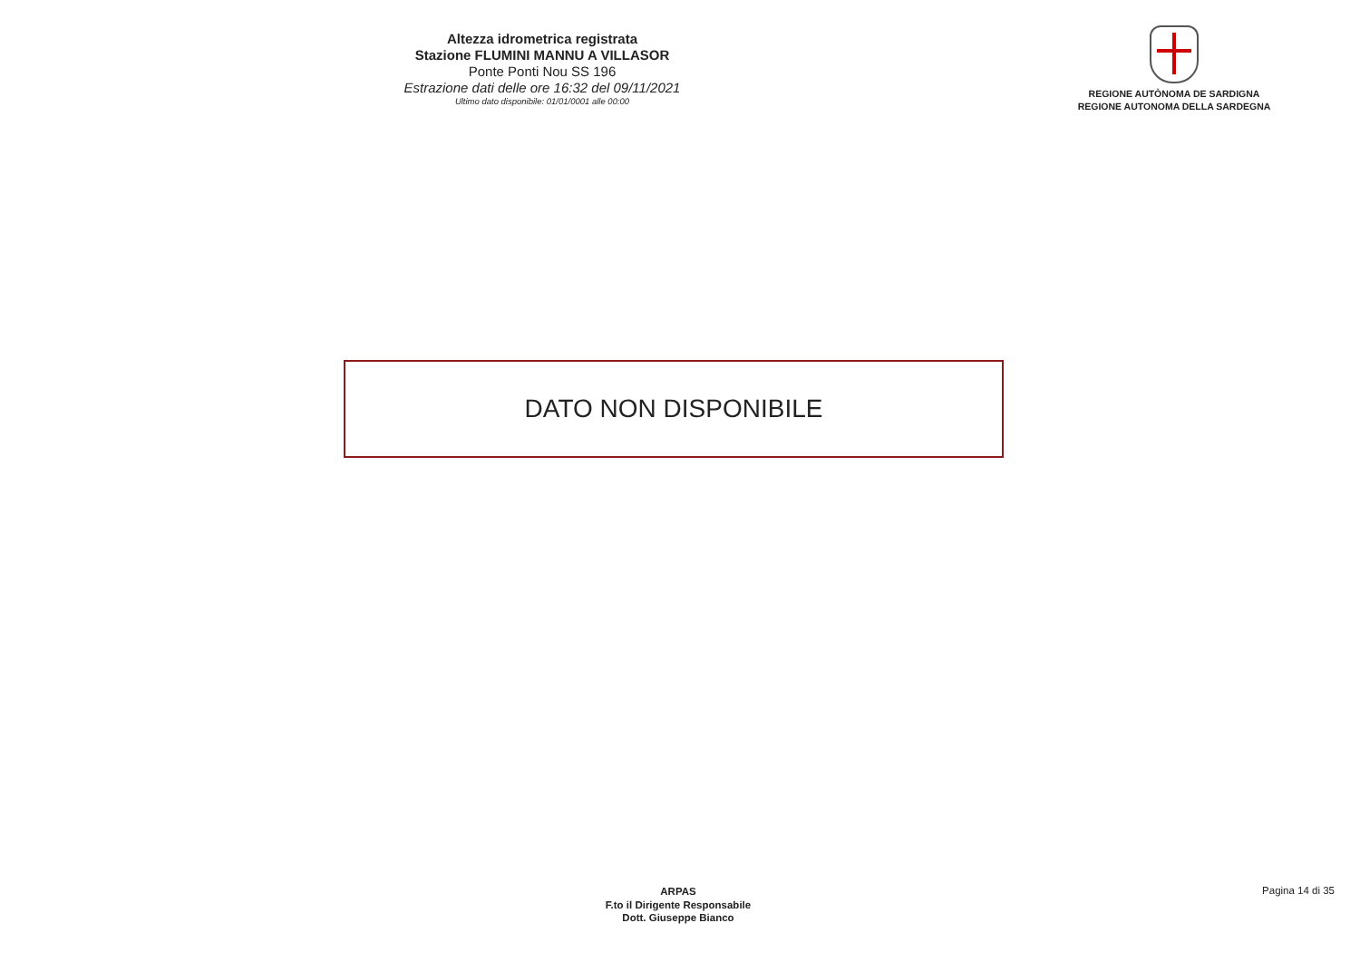Altezza idrometrica registrata
Stazione FLUMINI MANNU A VILLASOR
Ponte Ponti Nou SS 196
Estrazione dati delle ore 16:32 del 09/11/2021
Ultimo dato disponibile: 01/01/0001 alle 00:00
REGIONE AUTÒNOMA DE SARDIGNA
REGIONE AUTONOMA DELLA SARDEGNA
DATO NON DISPONIBILE
ARPAS
F.to il Dirigente Responsabile
Dott. Giuseppe Bianco
Pagina 14 di 35